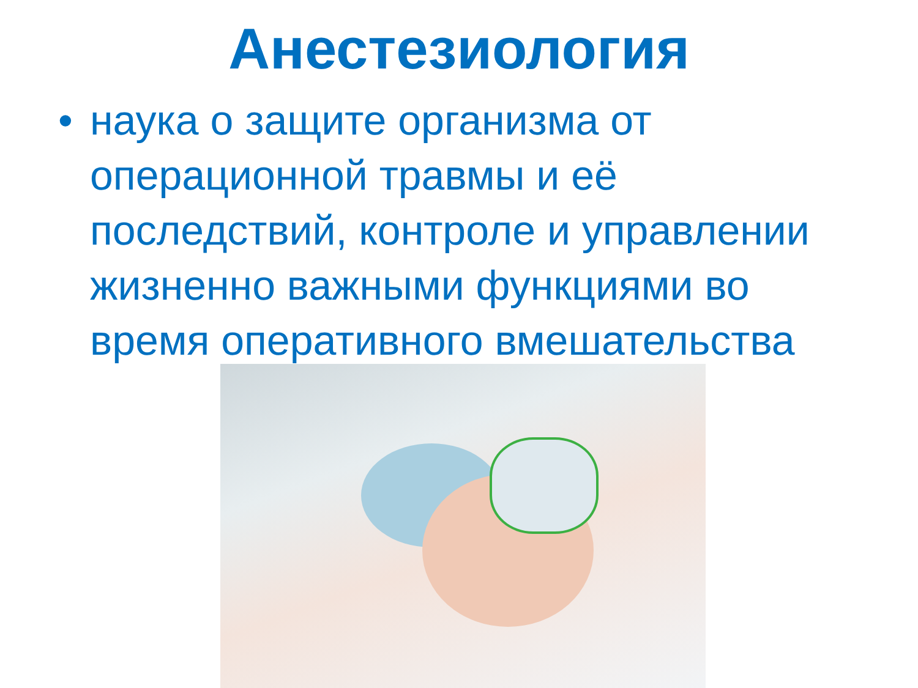Анестезиология
• наука о защите организма от операционной травмы и её последствий, контроле и управлении жизненно важными функциями во время оперативного вмешательства